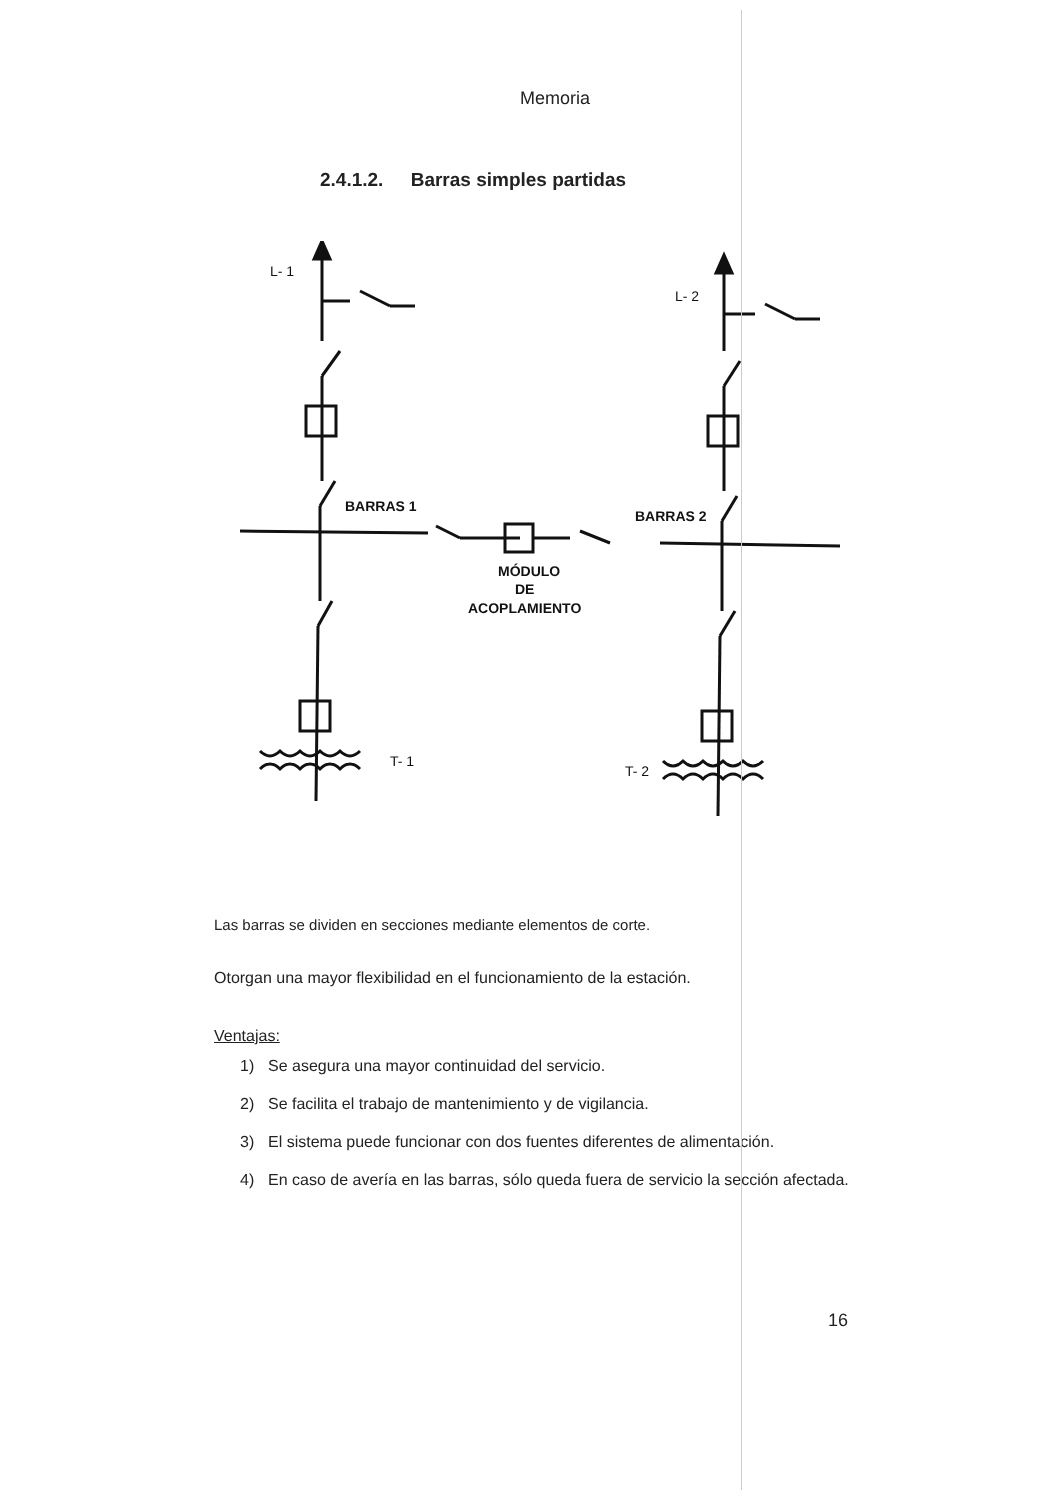Memoria
2.4.1.2. Barras simples partidas
L- 1
L- 2
BARRAS 1
BARRAS 2
MÓDULO
DE
ACOPLAMIENTO
T- 1
T- 2
Las barras se dividen en secciones mediante elementos de corte.
Otorgan una mayor flexibilidad en el funcionamiento de la estación.
Ventajas:
1) Se asegura una mayor continuidad del servicio.
2) Se facilita el trabajo de mantenimiento y de vigilancia.
3) El sistema puede funcionar con dos fuentes diferentes de alimentación.
4) En caso de avería en las barras, sólo queda fuera de servicio la sección afectada.
16